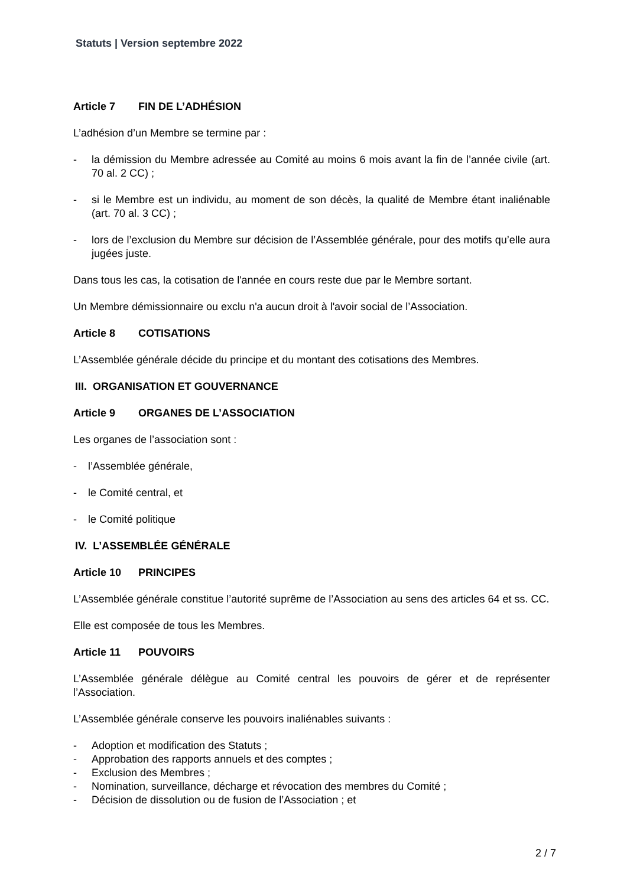Statuts | Version septembre 2022
Article 7 FIN DE L’ADHÉSION
L’adhésion d’un Membre se termine par :
- la démission du Membre adressée au Comité au moins 6 mois avant la fin de l’année civile (art. 70 al. 2 CC) ;
- si le Membre est un individu, au moment de son décès, la qualité de Membre étant inaliénable (art. 70 al. 3 CC) ;
- lors de l’exclusion du Membre sur décision de l’Assemblée générale, pour des motifs qu’elle aura jugées juste.
Dans tous les cas, la cotisation de l'année en cours reste due par le Membre sortant.
Un Membre démissionnaire ou exclu n'a aucun droit à l'avoir social de l’Association.
Article 8 COTISATIONS
L’Assemblée générale décide du principe et du montant des cotisations des Membres.
III. ORGANISATION ET GOUVERNANCE
Article 9 ORGANES DE L’ASSOCIATION
Les organes de l’association sont :
- l’Assemblée générale,
- le Comité central, et
- le Comité politique
IV. L’ASSEMBLÉE GÉNÉRALE
Article 10 PRINCIPES
L’Assemblée générale constitue l’autorité suprême de l’Association au sens des articles 64 et ss. CC.
Elle est composée de tous les Membres.
Article 11 POUVOIRS
L’Assemblée générale délègue au Comité central les pouvoirs de gérer et de représenter l’Association.
L’Assemblée générale conserve les pouvoirs inaliénables suivants :
- Adoption et modification des Statuts ;
- Approbation des rapports annuels et des comptes ;
- Exclusion des Membres ;
- Nomination, surveillance, décharge et révocation des membres du Comité ;
- Décision de dissolution ou de fusion de l’Association ; et
2 / 7